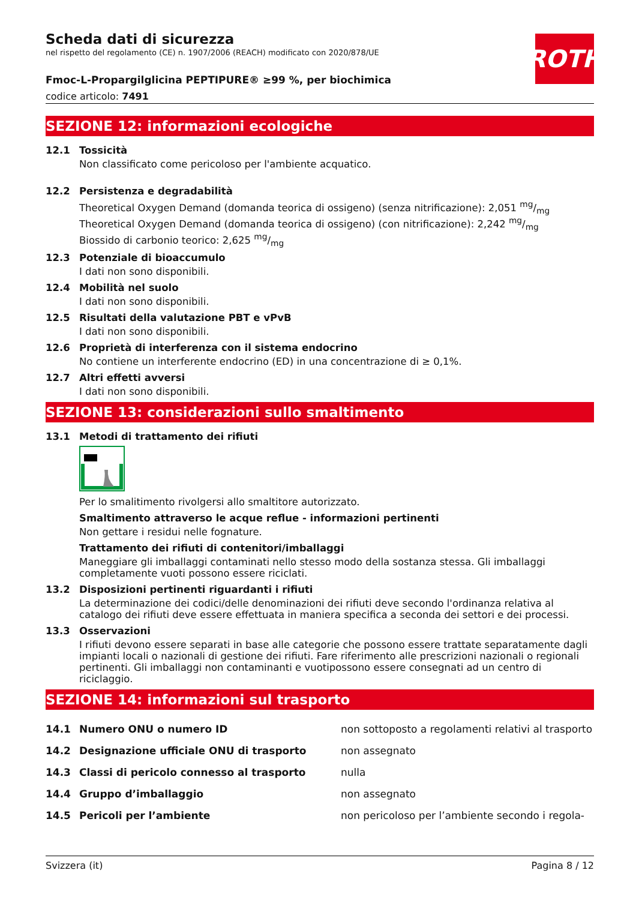ROTH
Scheda dati di sicurezza
nel rispetto del regolamento (CE) n. 1907/2006 (REACH) modificato con 2020/878/UE
Fmoc-L-Propargilglicina PEPTIPURE® ≥99 %, per biochimica
codice articolo: 7491
SEZIONE 12: informazioni ecologiche
12.1 Tossicità
Non classificato come pericoloso per l'ambiente acquatico.
12.2 Persistenza e degradabilità
Theoretical Oxygen Demand (domanda teorica di ossigeno) (senza nitrificazione): 2,051 mg/mg
Theoretical Oxygen Demand (domanda teorica di ossigeno) (con nitrificazione): 2,242 mg/mg
Biossido di carbonio teorico: 2,625 mg/mg
12.3 Potenziale di bioaccumulo
I dati non sono disponibili.
12.4 Mobilità nel suolo
I dati non sono disponibili.
12.5 Risultati della valutazione PBT e vPvB
I dati non sono disponibili.
12.6 Proprietà di interferenza con il sistema endocrino
No contiene un interferente endocrino (ED) in una concentrazione di ≥ 0,1%.
12.7 Altri effetti avversi
I dati non sono disponibili.
SEZIONE 13: considerazioni sullo smaltimento
13.1 Metodi di trattamento dei rifiuti
Per lo smalitimento rivolgersi allo smaltitore autorizzato.
Smaltimento attraverso le acque reflue - informazioni pertinenti
Non gettare i residui nelle fognature.
Trattamento dei rifiuti di contenitori/imballaggi
Maneggiare gli imballaggi contaminati nello stesso modo della sostanza stessa. Gli imballaggi completamente vuoti possono essere riciclati.
13.2 Disposizioni pertinenti riguardanti i rifiuti
La determinazione dei codici/delle denominazioni dei rifiuti deve secondo l'ordinanza relativa al catalogo dei rifiuti deve essere effettuata in maniera specifica a seconda dei settori e dei processi.
13.3 Osservazioni
I rifiuti devono essere separati in base alle categorie che possono essere trattate separatamente dagli impianti locali o nazionali di gestione dei rifiuti. Fare riferimento alle prescrizioni nazionali o regionali pertinenti. Gli imballaggi non contaminanti e vuotipossono essere consegnati ad un centro di riciclaggio.
SEZIONE 14: informazioni sul trasporto
| 14.1 | Numero ONU o numero ID | non sottoposto a regolamenti relativi al trasporto |
| 14.2 | Designazione ufficiale ONU di trasporto | non assegnato |
| 14.3 | Classi di pericolo connesso al trasporto | nulla |
| 14.4 | Gruppo d’imballaggio | non assegnato |
| 14.5 | Pericoli per l’ambiente | non pericoloso per l’ambiente secondo i regola- |
Svizzera (it) Pagina 8 / 12